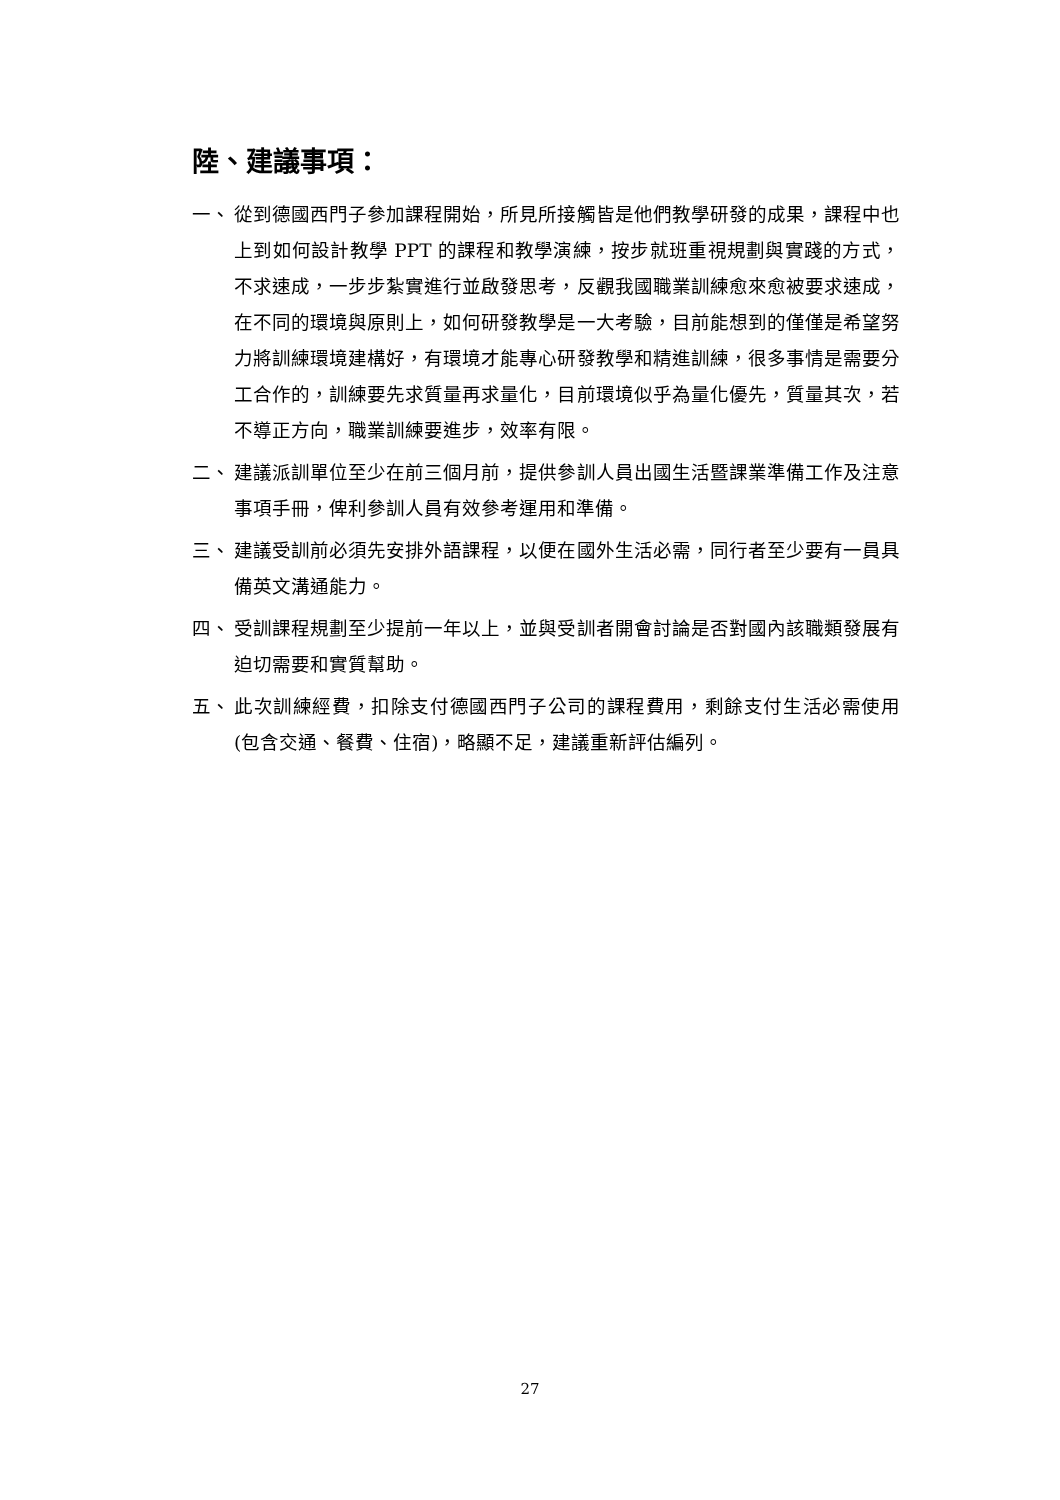陸、建議事項：
一、 從到德國西門子參加課程開始，所見所接觸皆是他們教學研發的成果，課程中也上到如何設計教學 PPT 的課程和教學演練，按步就班重視規劃與實踐的方式，不求速成，一步步紮實進行並啟發思考，反觀我國職業訓練愈來愈被要求速成，在不同的環境與原則上，如何研發教學是一大考驗，目前能想到的僅僅是希望努力將訓練環境建構好，有環境才能專心研發教學和精進訓練，很多事情是需要分工合作的，訓練要先求質量再求量化，目前環境似乎為量化優先，質量其次，若不導正方向，職業訓練要進步，效率有限。
二、 建議派訓單位至少在前三個月前，提供參訓人員出國生活暨課業準備工作及注意事項手冊，俾利參訓人員有效參考運用和準備。
三、 建議受訓前必須先安排外語課程，以便在國外生活必需，同行者至少要有一員具備英文溝通能力。
四、 受訓課程規劃至少提前一年以上，並與受訓者開會討論是否對國內該職類發展有迫切需要和實質幫助。
五、 此次訓練經費，扣除支付德國西門子公司的課程費用，剩餘支付生活必需使用(包含交通、餐費、住宿)，略顯不足，建議重新評估編列。
27